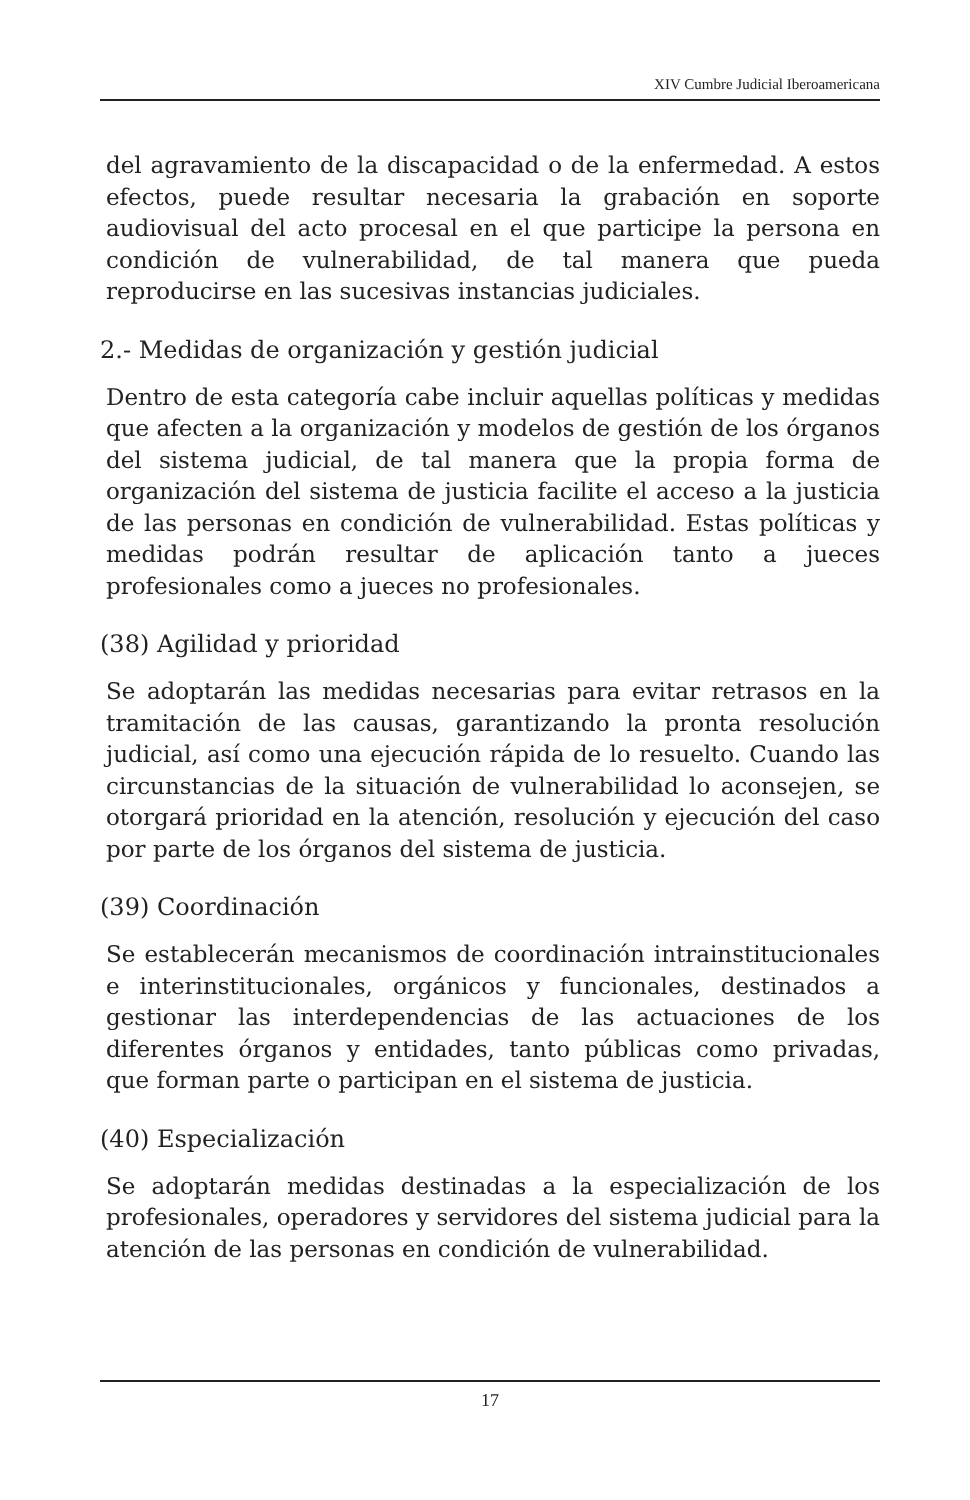XIV Cumbre Judicial Iberoamericana
del agravamiento de la discapacidad o de la enfermedad. A estos efectos, puede resultar necesaria la grabación en soporte audiovisual del acto procesal en el que participe la persona en condición de vulnerabilidad, de tal manera que pueda reproducirse en las sucesivas instancias judiciales.
2.- Medidas de organización y gestión judicial
Dentro de esta categoría cabe incluir aquellas políticas y medidas que afecten a la organización y modelos de gestión de los órganos del sistema judicial, de tal manera que la propia forma de organización del sistema de justicia facilite el acceso a la justicia de las personas en condición de vulnerabilidad. Estas políticas y medidas podrán resultar de aplicación tanto a jueces profesionales como a jueces no profesionales.
(38) Agilidad y prioridad
Se adoptarán las medidas necesarias para evitar retrasos en la tramitación de las causas, garantizando la pronta resolución judicial, así como una ejecución rápida de lo resuelto. Cuando las circunstancias de la situación de vulnerabilidad lo aconsejen, se otorgará prioridad en la atención, resolución y ejecución del caso por parte de los órganos del sistema de justicia.
(39) Coordinación
Se establecerán mecanismos de coordinación intrainstitucionales e interinstitucionales, orgánicos y funcionales, destinados a gestionar las interdependencias de las actuaciones de los diferentes órganos y entidades, tanto públicas como privadas, que forman parte o participan en el sistema de justicia.
(40) Especialización
Se adoptarán medidas destinadas a la especialización de los profesionales, operadores y servidores del sistema judicial para la atención de las personas en condición de vulnerabilidad.
17